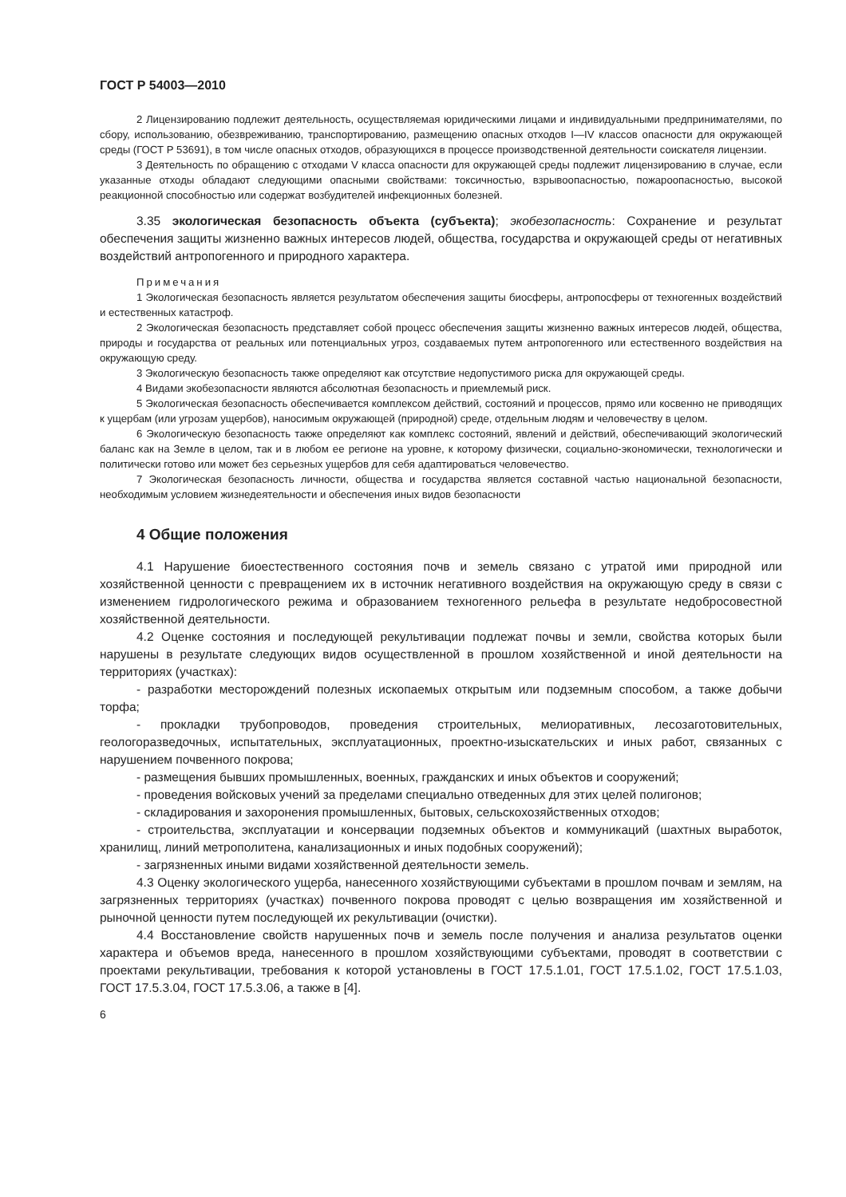ГОСТ Р 54003—2010
2 Лицензированию подлежит деятельность, осуществляемая юридическими лицами и индивидуальными предпринимателями, по сбору, использованию, обезвреживанию, транспортированию, размещению опасных отходов I—IV классов опасности для окружающей среды (ГОСТ Р 53691), в том числе опасных отходов, образующихся в процессе производственной деятельности соискателя лицензии.
3 Деятельность по обращению с отходами V класса опасности для окружающей среды подлежит лицензированию в случае, если указанные отходы обладают следующими опасными свойствами: токсичностью, взрывоопасностью, пожароопасностью, высокой реакционной способностью или содержат возбудителей инфекционных болезней.
3.35 экологическая безопасность объекта (субъекта); экобезопасность: Сохранение и результат обеспечения защиты жизненно важных интересов людей, общества, государства и окружающей среды от негативных воздействий антропогенного и природного характера.
Примечания
1 Экологическая безопасность является результатом обеспечения защиты биосферы, антропосферы от техногенных воздействий и естественных катастроф.
2 Экологическая безопасность представляет собой процесс обеспечения защиты жизненно важных интересов людей, общества, природы и государства от реальных или потенциальных угроз, создаваемых путем антропогенного или естественного воздействия на окружающую среду.
3 Экологическую безопасность также определяют как отсутствие недопустимого риска для окружающей среды.
4 Видами экобезопасности являются абсолютная безопасность и приемлемый риск.
5 Экологическая безопасность обеспечивается комплексом действий, состояний и процессов, прямо или косвенно не приводящих к ущербам (или угрозам ущербов), наносимым окружающей (природной) среде, отдельным людям и человечеству в целом.
6 Экологическую безопасность также определяют как комплекс состояний, явлений и действий, обеспечивающий экологический баланс как на Земле в целом, так и в любом ее регионе на уровне, к которому физически, социально-экономически, технологически и политически готово или может без серьезных ущербов для себя адаптироваться человечество.
7 Экологическая безопасность личности, общества и государства является составной частью национальной безопасности, необходимым условием жизнедеятельности и обеспечения иных видов безопасности
4 Общие положения
4.1 Нарушение биоестественного состояния почв и земель связано с утратой ими природной или хозяйственной ценности с превращением их в источник негативного воздействия на окружающую среду в связи с изменением гидрологического режима и образованием техногенного рельефа в результате недобросовестной хозяйственной деятельности.
4.2 Оценке состояния и последующей рекультивации подлежат почвы и земли, свойства которых были нарушены в результате следующих видов осуществленной в прошлом хозяйственной и иной деятельности на территориях (участках):
- разработки месторождений полезных ископаемых открытым или подземным способом, а также добычи торфа;
- прокладки трубопроводов, проведения строительных, мелиоративных, лесозаготовительных, геологоразведочных, испытательных, эксплуатационных, проектно-изыскательских и иных работ, связанных с нарушением почвенного покрова;
- размещения бывших промышленных, военных, гражданских и иных объектов и сооружений;
- проведения войсковых учений за пределами специально отведенных для этих целей полигонов;
- складирования и захоронения промышленных, бытовых, сельскохозяйственных отходов;
- строительства, эксплуатации и консервации подземных объектов и коммуникаций (шахтных выработок, хранилищ, линий метрополитена, канализационных и иных подобных сооружений);
- загрязненных иными видами хозяйственной деятельности земель.
4.3 Оценку экологического ущерба, нанесенного хозяйствующими субъектами в прошлом почвам и землям, на загрязненных территориях (участках) почвенного покрова проводят с целью возвращения им хозяйственной и рыночной ценности путем последующей их рекультивации (очистки).
4.4 Восстановление свойств нарушенных почв и земель после получения и анализа результатов оценки характера и объемов вреда, нанесенного в прошлом хозяйствующими субъектами, проводят в соответствии с проектами рекультивации, требования к которой установлены в ГОСТ 17.5.1.01, ГОСТ 17.5.1.02, ГОСТ 17.5.1.03, ГОСТ 17.5.3.04, ГОСТ 17.5.3.06, а также в [4].
6